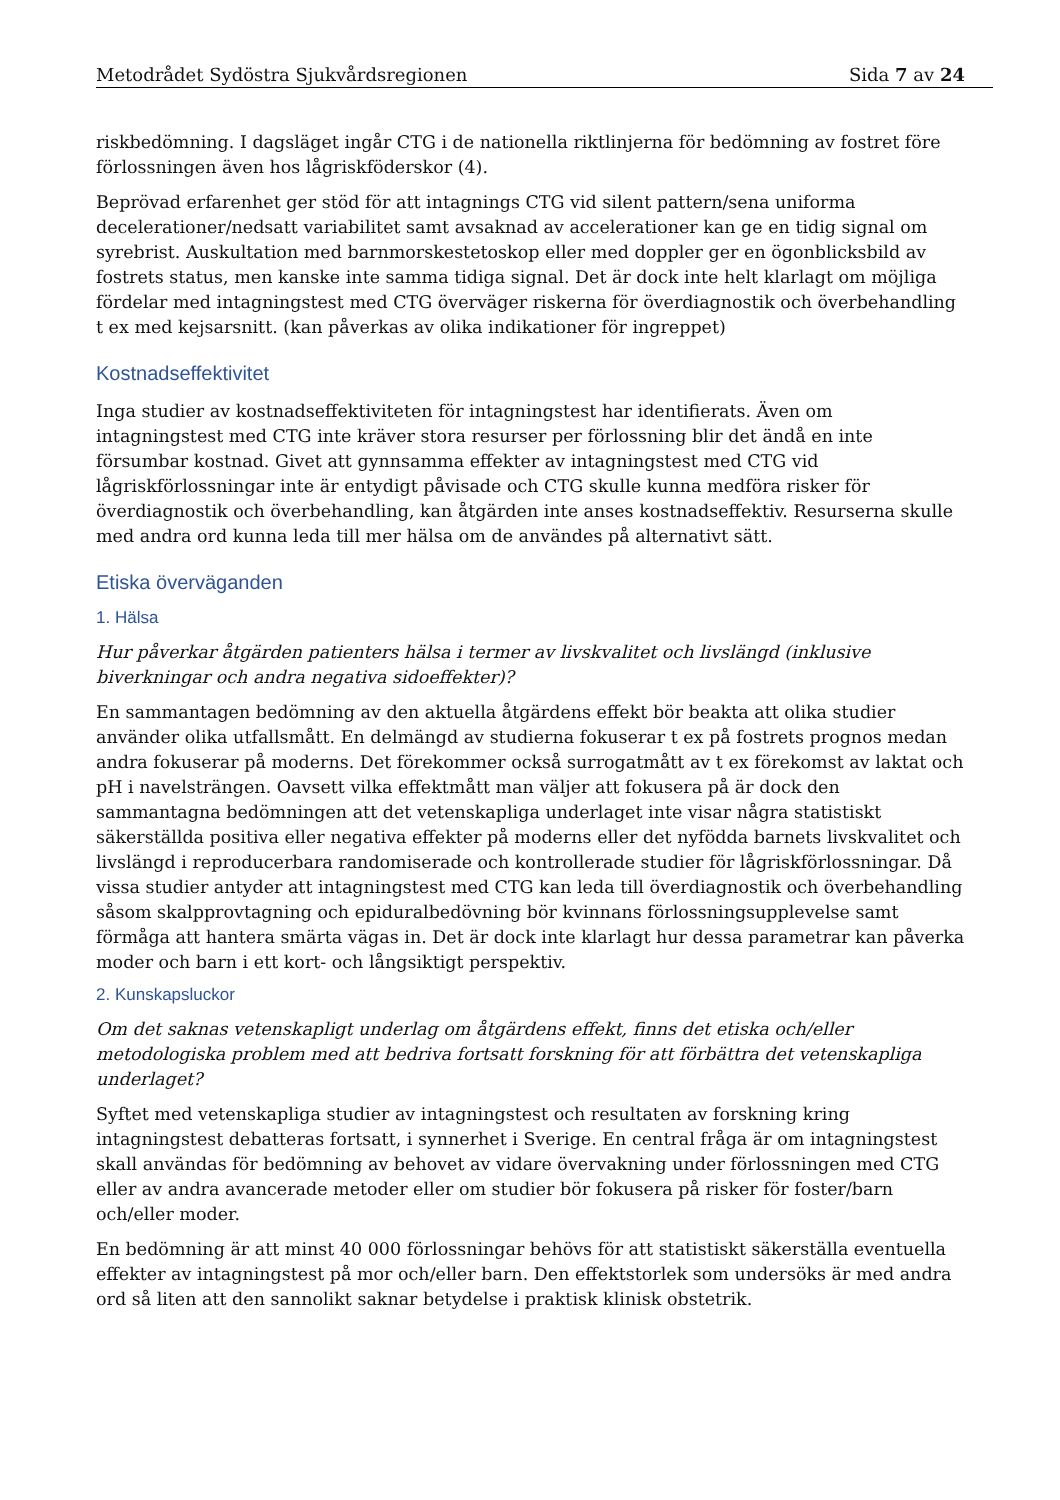Metodrådet Sydöstra Sjukvårdsregionen Sida 7 av 24
riskbedömning. I dagsläget ingår CTG i de nationella riktlinjerna för bedömning av fostret före förlossningen även hos lågriskföderskor (4).
Beprövad erfarenhet ger stöd för att intagnings CTG vid silent pattern/sena uniforma decelerationer/nedsatt variabilitet samt avsaknad av accelerationer kan ge en tidig signal om syrebrist. Auskultation med barnmorskestetoskop eller med doppler ger en ögonblicksbild av fostrets status, men kanske inte samma tidiga signal. Det är dock inte helt klarlagt om möjliga fördelar med intagningstest med CTG överväger riskerna för överdiagnostik och överbehandling t ex med kejsarsnitt. (kan påverkas av olika indikationer för ingreppet)
Kostnadseffektivitet
Inga studier av kostnadseffektiviteten för intagningstest har identifierats. Även om intagningstest med CTG inte kräver stora resurser per förlossning blir det ändå en inte försumbar kostnad. Givet att gynnsamma effekter av intagningstest med CTG vid lågriskförlossningar inte är entydigt påvisade och CTG skulle kunna medföra risker för överdiagnostik och överbehandling, kan åtgärden inte anses kostnadseffektiv. Resurserna skulle med andra ord kunna leda till mer hälsa om de användes på alternativt sätt.
Etiska överväganden
1. Hälsa
Hur påverkar åtgärden patienters hälsa i termer av livskvalitet och livslängd (inklusive biverkningar och andra negativa sidoeffekter)?
En sammantagen bedömning av den aktuella åtgärdens effekt bör beakta att olika studier använder olika utfallsmått. En delmängd av studierna fokuserar t ex på fostrets prognos medan andra fokuserar på moderns. Det förekommer också surrogatmått av t ex förekomst av laktat och pH i navelsträngen. Oavsett vilka effektmått man väljer att fokusera på är dock den sammantagna bedömningen att det vetenskapliga underlaget inte visar några statistiskt säkerställda positiva eller negativa effekter på moderns eller det nyfödda barnets livskvalitet och livslängd i reproducerbara randomiserade och kontrollerade studier för lågriskförlossningar. Då vissa studier antyder att intagningstest med CTG kan leda till överdiagnostik och överbehandling såsom skalpprovtagning och epiduralbedövning bör kvinnans förlossningsupplevelse samt förmåga att hantera smärta vägas in. Det är dock inte klarlagt hur dessa parametrar kan påverka moder och barn i ett kort- och långsiktigt perspektiv.
2. Kunskapsluckor
Om det saknas vetenskapligt underlag om åtgärdens effekt, finns det etiska och/eller metodologiska problem med att bedriva fortsatt forskning för att förbättra det vetenskapliga underlaget?
Syftet med vetenskapliga studier av intagningstest och resultaten av forskning kring intagningstest debatteras fortsatt, i synnerhet i Sverige. En central fråga är om intagningstest skall användas för bedömning av behovet av vidare övervakning under förlossningen med CTG eller av andra avancerade metoder eller om studier bör fokusera på risker för foster/barn och/eller moder.
En bedömning är att minst 40 000 förlossningar behövs för att statistiskt säkerställa eventuella effekter av intagningstest på mor och/eller barn. Den effektstorlek som undersöks är med andra ord så liten att den sannolikt saknar betydelse i praktisk klinisk obstetrik.